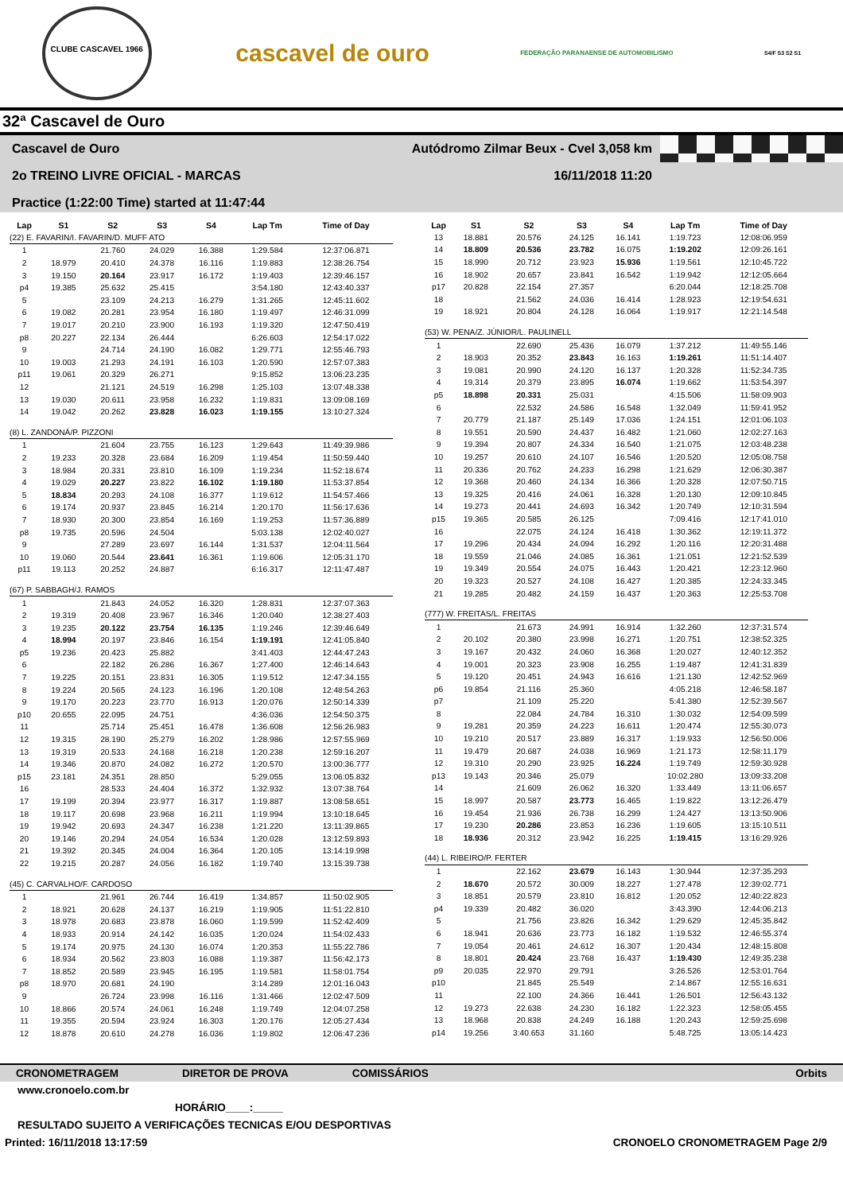CLUBE CASCAVEL 1966
cascavel de ouro
FEDERAÇÃO PARANAENSE DE AUTOMOBILISMO S4/F S3 S2 S1
32ª Cascavel de Ouro
Cascavel de Ouro Autódromo Zilmar Beux - Cvel 3,058 km
2o TREINO LIVRE OFICIAL - MARCAS 16/11/2018 11:20
Practice (1:22:00 Time) started at 11:47:44
| Lap | S1 | S2 | S3 | S4 | Lap Tm | Time of Day |
| --- | --- | --- | --- | --- | --- | --- |
| (22) E. FAVARIN/I. FAVARIN/D. MUFF ATO | | | | | | |
| 1 | | 21.760 | 24.029 | 16.388 | 1:29.584 | 12:37:06.871 |
| 2 | 18.979 | 20.410 | 24.378 | 16.116 | 1:19.883 | 12:38:26.754 |
| 3 | 19.150 | 20.164 | 23.917 | 16.172 | 1:19.403 | 12:39:46.157 |
| p4 | 19.385 | 25.632 | 25.415 | | 3:54.180 | 12:43:40.337 |
| 5 | | 23.109 | 24.213 | 16.279 | 1:31.265 | 12:45:11.602 |
| 6 | 19.082 | 20.281 | 23.954 | 16.180 | 1:19.497 | 12:46:31.099 |
| 7 | 19.017 | 20.210 | 23.900 | 16.193 | 1:19.320 | 12:47:50.419 |
| p8 | 20.227 | 22.134 | 26.444 | | 6:26.603 | 12:54:17.022 |
| 9 | | 24.714 | 24.190 | 16.082 | 1:29.771 | 12:55:46.793 |
| 10 | 19.003 | 21.293 | 24.191 | 16.103 | 1:20.590 | 12:57:07.383 |
| p11 | 19.061 | 20.329 | 26.271 | | 9:15.852 | 13:06:23.235 |
| 12 | | 21.121 | 24.519 | 16.298 | 1:25.103 | 13:07:48.338 |
| 13 | 19.030 | 20.611 | 23.958 | 16.232 | 1:19.831 | 13:09:08.169 |
| 14 | 19.042 | 20.262 | 23.828 | 16.023 | 1:19.155 | 13:10:27.324 |
| (8) L. ZANDONÁ/P. PIZZONI | | | | | | |
| 1 | | 21.604 | 23.755 | 16.123 | 1:29.643 | 11:49:39.986 |
| 2 | 19.233 | 20.328 | 23.684 | 16.209 | 1:19.454 | 11:50:59.440 |
| 3 | 18.984 | 20.331 | 23.810 | 16.109 | 1:19.234 | 11:52:18.674 |
| 4 | 19.029 | 20.227 | 23.822 | 16.102 | 1:19.180 | 11:53:37.854 |
| 5 | 18.834 | 20.293 | 24.108 | 16.377 | 1:19.612 | 11:54:57.466 |
| 6 | 19.174 | 20.937 | 23.845 | 16.214 | 1:20.170 | 11:56:17.636 |
| 7 | 18.930 | 20.300 | 23.854 | 16.169 | 1:19.253 | 11:57:36.889 |
| p8 | 19.735 | 20.596 | 24.504 | | 5:03.138 | 12:02:40.027 |
| 9 | | 27.289 | 23.697 | 16.144 | 1:31.537 | 12:04:11.564 |
| 10 | 19.060 | 20.544 | 23.641 | 16.361 | 1:19.606 | 12:05:31.170 |
| p11 | 19.113 | 20.252 | 24.887 | | 6:16.317 | 12:11:47.487 |
| (67) P. SABBAGH/J. RAMOS | | | | | | |
| 1 | | 21.843 | 24.052 | 16.320 | 1:28.831 | 12:37:07.363 |
| 2 | 19.319 | 20.408 | 23.967 | 16.346 | 1:20.040 | 12:38:27.403 |
| 3 | 19.235 | 20.122 | 23.754 | 16.135 | 1:19.246 | 12:39:46.649 |
| 4 | 18.994 | 20.197 | 23.846 | 16.154 | 1:19.191 | 12:41:05.840 |
| p5 | 19.236 | 20.423 | 25.882 | | 3:41.403 | 12:44:47.243 |
| 6 | | 22.182 | 26.286 | 16.367 | 1:27.400 | 12:46:14.643 |
| 7 | 19.225 | 20.151 | 23.831 | 16.305 | 1:19.512 | 12:47:34.155 |
| 8 | 19.224 | 20.565 | 24.123 | 16.196 | 1:20.108 | 12:48:54.263 |
| 9 | 19.170 | 20.223 | 23.770 | 16.913 | 1:20.076 | 12:50:14.339 |
| p10 | 20.655 | 22.095 | 24.751 | | 4:36.036 | 12:54:50.375 |
| 11 | | 25.714 | 25.451 | 16.478 | 1:36.608 | 12:56:26.983 |
| 12 | 19.315 | 28.190 | 25.279 | 16.202 | 1:28.986 | 12:57:55.969 |
| 13 | 19.319 | 20.533 | 24.168 | 16.218 | 1:20.238 | 12:59:16.207 |
| 14 | 19.346 | 20.870 | 24.082 | 16.272 | 1:20.570 | 13:00:36.777 |
| p15 | 23.181 | 24.351 | 28.850 | | 5:29.055 | 13:06:05.832 |
| 16 | | 28.533 | 24.404 | 16.372 | 1:32.932 | 13:07:38.764 |
| 17 | 19.199 | 20.394 | 23.977 | 16.317 | 1:19.887 | 13:08:58.651 |
| 18 | 19.117 | 20.698 | 23.968 | 16.211 | 1:19.994 | 13:10:18.645 |
| 19 | 19.942 | 20.693 | 24.347 | 16.238 | 1:21.220 | 13:11:39.865 |
| 20 | 19.146 | 20.294 | 24.054 | 16.534 | 1:20.028 | 13:12:59.893 |
| 21 | 19.392 | 20.345 | 24.004 | 16.364 | 1:20.105 | 13:14:19.998 |
| 22 | 19.215 | 20.287 | 24.056 | 16.182 | 1:19.740 | 13:15:39.738 |
| (45) C. CARVALHO/F. CARDOSO | | | | | | |
| 1 | | 21.961 | 26.744 | 16.419 | 1:34.857 | 11:50:02.905 |
| 2 | 18.921 | 20.628 | 24.137 | 16.219 | 1:19.905 | 11:51:22.810 |
| 3 | 18.978 | 20.683 | 23.878 | 16.060 | 1:19.599 | 11:52:42.409 |
| 4 | 18.933 | 20.914 | 24.142 | 16.035 | 1:20.024 | 11:54:02.433 |
| 5 | 19.174 | 20.975 | 24.130 | 16.074 | 1:20.353 | 11:55:22.786 |
| 6 | 18.934 | 20.562 | 23.803 | 16.088 | 1:19.387 | 11:56:42.173 |
| 7 | 18.852 | 20.589 | 23.945 | 16.195 | 1:19.581 | 11:58:01.754 |
| p8 | 18.970 | 20.681 | 24.190 | | 3:14.289 | 12:01:16.043 |
| 9 | | 26.724 | 23.998 | 16.116 | 1:31.466 | 12:02:47.509 |
| 10 | 18.866 | 20.574 | 24.061 | 16.248 | 1:19.749 | 12:04:07.258 |
| 11 | 19.355 | 20.594 | 23.924 | 16.303 | 1:20.176 | 12:05:27.434 |
| 12 | 18.878 | 20.610 | 24.278 | 16.036 | 1:19.802 | 12:06:47.236 |
| Lap | S1 | S2 | S3 | S4 | Lap Tm | Time of Day |
| --- | --- | --- | --- | --- | --- | --- |
| 13 | 18.881 | 20.576 | 24.125 | 16.141 | 1:19.723 | 12:08:06.959 |
| 14 | 18.809 | 20.536 | 23.782 | 16.075 | 1:19.202 | 12:09:26.161 |
| 15 | 18.990 | 20.712 | 23.923 | 15.936 | 1:19.561 | 12:10:45.722 |
| 16 | 18.902 | 20.657 | 23.841 | 16.542 | 1:19.942 | 12:12:05.664 |
| p17 | 20.828 | 22.154 | 27.357 | | 6:20.044 | 12:18:25.708 |
| 18 | | 21.562 | 24.036 | 16.414 | 1:28.923 | 12:19:54.631 |
| 19 | 18.921 | 20.804 | 24.128 | 16.064 | 1:19.917 | 12:21:14.548 |
| (53) W. PENA/Z. JÚNIOR/L. PAULINELL | | | | | | |
| 1 | | 22.690 | 25.436 | 16.079 | 1:37.212 | 11:49:55.146 |
| 2 | 18.903 | 20.352 | 23.843 | 16.163 | 1:19.261 | 11:51:14.407 |
| 3 | 19.081 | 20.990 | 24.120 | 16.137 | 1:20.328 | 11:52:34.735 |
| 4 | 19.314 | 20.379 | 23.895 | 16.074 | 1:19.662 | 11:53:54.397 |
| p5 | 18.898 | 20.331 | 25.031 | | 4:15.506 | 11:58:09.903 |
| 6 | | 22.532 | 24.586 | 16.548 | 1:32.049 | 11:59:41.952 |
| 7 | 20.779 | 21.187 | 25.149 | 17.036 | 1:24.151 | 12:01:06.103 |
| 8 | 19.551 | 20.590 | 24.437 | 16.482 | 1:21.060 | 12:02:27.163 |
| 9 | 19.394 | 20.807 | 24.334 | 16.540 | 1:21.075 | 12:03:48.238 |
| 10 | 19.257 | 20.610 | 24.107 | 16.546 | 1:20.520 | 12:05:08.758 |
| 11 | 20.336 | 20.762 | 24.233 | 16.298 | 1:21.629 | 12:06:30.387 |
| 12 | 19.368 | 20.460 | 24.134 | 16.366 | 1:20.328 | 12:07:50.715 |
| 13 | 19.325 | 20.416 | 24.061 | 16.328 | 1:20.130 | 12:09:10.845 |
| 14 | 19.273 | 20.441 | 24.693 | 16.342 | 1:20.749 | 12:10:31.594 |
| p15 | 19.365 | 20.585 | 26.125 | | 7:09.416 | 12:17:41.010 |
| 16 | | 22.075 | 24.124 | 16.418 | 1:30.362 | 12:19:11.372 |
| 17 | 19.296 | 20.434 | 24.094 | 16.292 | 1:20.116 | 12:20:31.488 |
| 18 | 19.559 | 21.046 | 24.085 | 16.361 | 1:21.051 | 12:21:52.539 |
| 19 | 19.349 | 20.554 | 24.075 | 16.443 | 1:20.421 | 12:23:12.960 |
| 20 | 19.323 | 20.527 | 24.108 | 16.427 | 1:20.385 | 12:24:33.345 |
| 21 | 19.285 | 20.482 | 24.159 | 16.437 | 1:20.363 | 12:25:53.708 |
| (777) W. FREITAS/L. FREITAS | | | | | | |
| 1 | | 21.673 | 24.991 | 16.914 | 1:32.260 | 12:37:31.574 |
| 2 | 20.102 | 20.380 | 23.998 | 16.271 | 1:20.751 | 12:38:52.325 |
| 3 | 19.167 | 20.432 | 24.060 | 16.368 | 1:20.027 | 12:40:12.352 |
| 4 | 19.001 | 20.323 | 23.908 | 16.255 | 1:19.487 | 12:41:31.839 |
| 5 | 19.120 | 20.451 | 24.943 | 16.616 | 1:21.130 | 12:42:52.969 |
| p6 | 19.854 | 21.116 | 25.360 | | 4:05.218 | 12:46:58.187 |
| p7 | | 21.109 | 25.220 | | 5:41.380 | 12:52:39.567 |
| 8 | | 22.084 | 24.784 | 16.310 | 1:30.032 | 12:54:09.599 |
| 9 | 19.281 | 20.359 | 24.223 | 16.611 | 1:20.474 | 12:55:30.073 |
| 10 | 19.210 | 20.517 | 23.889 | 16.317 | 1:19.933 | 12:56:50.006 |
| 11 | 19.479 | 20.687 | 24.038 | 16.969 | 1:21.173 | 12:58:11.179 |
| 12 | 19.310 | 20.290 | 23.925 | 16.224 | 1:19.749 | 12:59:30.928 |
| p13 | 19.143 | 20.346 | 25.079 | | 10:02.280 | 13:09:33.208 |
| 14 | | 21.609 | 26.062 | 16.320 | 1:33.449 | 13:11:06.657 |
| 15 | 18.997 | 20.587 | 23.773 | 16.465 | 1:19.822 | 13:12:26.479 |
| 16 | 19.454 | 21.936 | 26.738 | 16.299 | 1:24.427 | 13:13:50.906 |
| 17 | 19.230 | 20.286 | 23.853 | 16.236 | 1:19.605 | 13:15:10.511 |
| 18 | 18.936 | 20.312 | 23.942 | 16.225 | 1:19.415 | 13:16:29.926 |
| (44) L. RIBEIRO/P. FERTER | | | | | | |
| 1 | | 22.162 | 23.679 | 16.143 | 1:30.944 | 12:37:35.293 |
| 2 | 18.670 | 20.572 | 30.009 | 18.227 | 1:27.478 | 12:39:02.771 |
| 3 | 18.851 | 20.579 | 23.810 | 16.812 | 1:20.052 | 12:40:22.823 |
| p4 | 19.339 | 20.482 | 36.020 | | 3:43.390 | 12:44:06.213 |
| 5 | | 21.756 | 23.826 | 16.342 | 1:29.629 | 12:45:35.842 |
| 6 | 18.941 | 20.636 | 23.773 | 16.182 | 1:19.532 | 12:46:55.374 |
| 7 | 19.054 | 20.461 | 24.612 | 16.307 | 1:20.434 | 12:48:15.808 |
| 8 | 18.801 | 20.424 | 23.768 | 16.437 | 1:19.430 | 12:49:35.238 |
| p9 | 20.035 | 22.970 | 29.791 | | 3:26.526 | 12:53:01.764 |
| p10 | | 21.845 | 25.549 | | 2:14.867 | 12:55:16.631 |
| 11 | | 22.100 | 24.366 | 16.441 | 1:26.501 | 12:56:43.132 |
| 12 | 19.273 | 22.638 | 24.230 | 16.182 | 1:22.323 | 12:58:05.455 |
| 13 | 18.968 | 20.838 | 24.249 | 16.188 | 1:20.243 | 12:59:25.698 |
| p14 | 19.256 | 3:40.653 | 31.160 | | 5:48.725 | 13:05:14.423 |
CRONOMETRAGEM DIRETOR DE PROVA COMISSÁRIOS Orbits
www.cronoelo.com.br
HORÁRIO____:_____
RESULTADO SUJEITO A VERIFICAÇÕES TECNICAS E/OU DESPORTIVAS
Printed: 16/11/2018 13:17:59 CRONOELO CRONOMETRAGEM Page 2/9